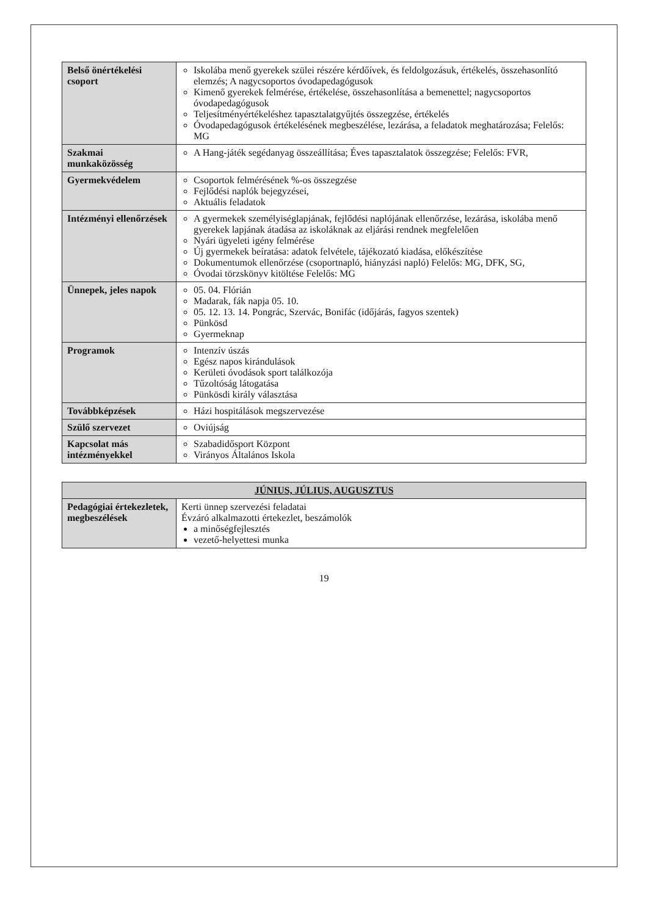| Belső önértékelési csoport | Iskolába menő gyerekek szülei részére kérdőívek, és feldolgozásuk, értékelés, összehasonlító elemzés; A nagycsoportos óvodapedagógusok Kimenő gyerekek felmérése, értékelése, összehasonlítása a bemenettel; nagycsoportos óvodapedagógusok Teljesítményértékeléshez tapasztalatgyűjtés összegzése, értékelés Óvodapedagógusok értékelésének megbeszélése, lezárása, a feladatok meghatározása; Felelős: MG |
| Szakmai munkaközösség | A Hang-játék segédanyag összeállítása; Éves tapasztalatok összegzése; Felelős: FVR, |
| Gyermekvédelem | Csoportok felmérésének %-os összegzése Fejlődési naplók bejegyzései, Aktuális feladatok |
| Intézményi ellenőrzések | A gyermekek személyiséglapjának, fejlődési naplójának ellenőrzése, lezárása, iskolába menő gyerekek lapjának átadása az iskoláknak az eljárási rendnek megfelelően Nyári ügyeleti igény felmérése Új gyermekek beíratása: adatok felvétele, tájékozató kiadása, előkészítése Dokumentumok ellenőrzése (csoportnapló, hiányzási napló) Felelős: MG, DFK, SG, Óvodai törzskönyv kitöltése Felelős: MG |
| Ünnepek, jeles napok | 05. 04. Flórián Madarak, fák napja 05. 10. 05. 12. 13. 14. Pongrác, Szervác, Bonifác (időjárás, fagyos szentek) Pünkösd Gyermeknap |
| Programok | Intenzív úszás Egész napos kirándulások Kerületi óvodások sport találkozója Tűzoltóság látogatása Pünkösdi király választása |
| Továbbképzések | Házi hospitálások megszervezése |
| Szülő szervezet | Oviújság |
| Kapcsolat más intézményekkel | Szabadidősport Központ Virányos Általános Iskola |
| JÚNIUS, JÚLIUS, AUGUSZTUS | |
| Pedagógiai értekezletek, megbeszélések | Kerti ünnep szervezési feladatai Évzáró alkalmazotti értekezlet, beszámolók a minőségfejlesztés vezető-helyettesi munka |
19